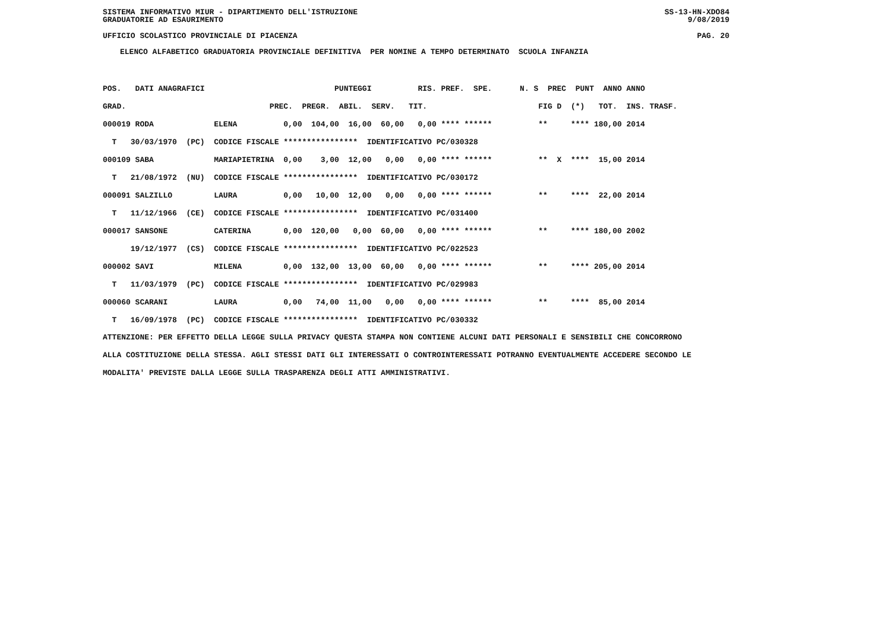SISTEMA INFORMATIVO MIUR - DIPARTIMENTO DELL'ISTRUZIONE SS-13-HN-XDO84
GRADUATORIE AD ESAURIMENTO 9/08/2019
UFFICIO SCOLASTICO PROVINCIALE DI PIACENZA PAG. 20
ELENCO ALFABETICO GRADUATORIA PROVINCIALE DEFINITIVA PER NOMINE A TEMPO DETERMINATO SCUOLA INFANZIA
| POS. DATI ANAGRAFICI PUNTEGGI RIS. PREF. SPE. N. S PREC PUNT ANNO ANNO |
| --- |
| GRAD. PREC. PREGR. ABIL. SERV. TIT. FIG D (*) TOT. INS. TRASF. |
| 000019 RODA ELENA 0,00 104,00 16,00 60,00 0,00 **** ****** ** **** 180,00 2014 |
| T 30/03/1970 (PC) CODICE FISCALE **************** IDENTIFICATIVO PC/030328 |
| 000109 SABA MARIAPIETRINA 0,00 3,00 12,00 0,00 0,00 **** ****** ** X **** 15,00 2014 |
| T 21/08/1972 (NU) CODICE FISCALE **************** IDENTIFICATIVO PC/030172 |
| 000091 SALZILLO LAURA 0,00 10,00 12,00 0,00 0,00 **** ****** ** **** 22,00 2014 |
| T 11/12/1966 (CE) CODICE FISCALE **************** IDENTIFICATIVO PC/031400 |
| 000017 SANSONE CATERINA 0,00 120,00 0,00 60,00 0,00 **** ****** ** **** 180,00 2002 |
| 19/12/1977 (CS) CODICE FISCALE **************** IDENTIFICATIVO PC/022523 |
| 000002 SAVI MILENA 0,00 132,00 13,00 60,00 0,00 **** ****** ** **** 205,00 2014 |
| T 11/03/1979 (PC) CODICE FISCALE **************** IDENTIFICATIVO PC/029983 |
| 000060 SCARANI LAURA 0,00 74,00 11,00 0,00 0,00 **** ****** ** **** 85,00 2014 |
| T 16/09/1978 (PC) CODICE FISCALE **************** IDENTIFICATIVO PC/030332 |
ATTENZIONE: PER EFFETTO DELLA LEGGE SULLA PRIVACY QUESTA STAMPA NON CONTIENE ALCUNI DATI PERSONALI E SENSIBILI CHE CONCORRONO ALLA COSTITUZIONE DELLA STESSA. AGLI STESSI DATI GLI INTERESSATI O CONTROINTERESSATI POTRANNO EVENTUALMENTE ACCEDERE SECONDO LE MODALITA' PREVISTE DALLA LEGGE SULLA TRASPARENZA DEGLI ATTI AMMINISTRATIVI.